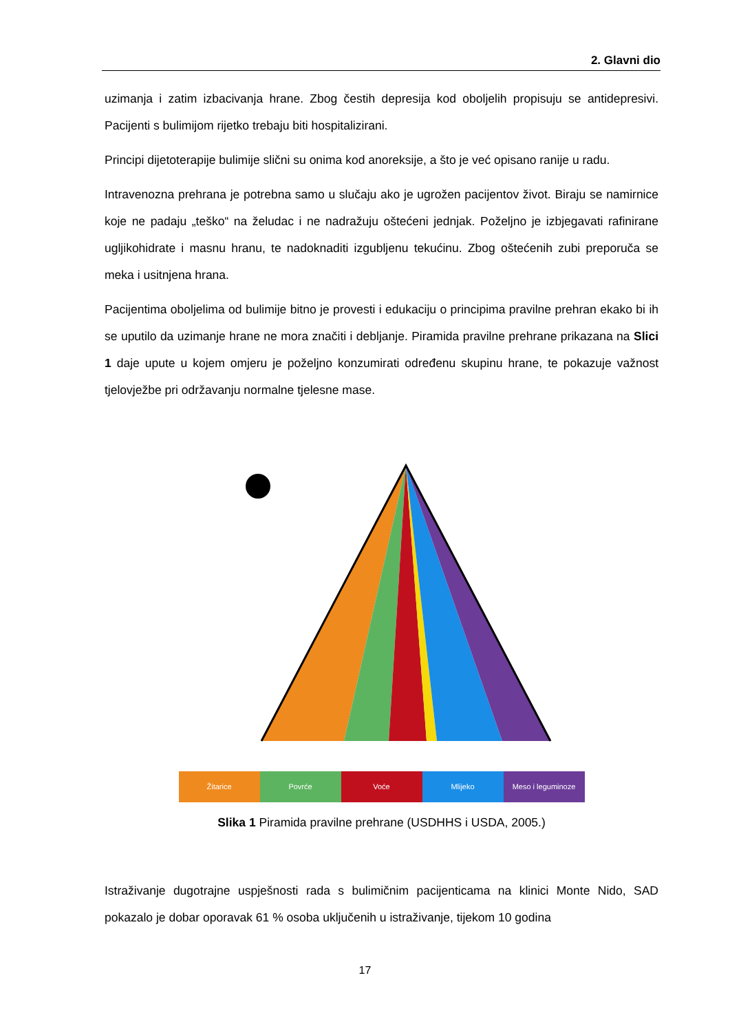2. Glavni dio
uzimanja i zatim izbacivanja hrane. Zbog čestih depresija kod oboljelih propisuju se antidepresivi. Pacijenti s bulimijom rijetko trebaju biti hospitalizirani.
Principi dijetoterapije bulimije slični su onima kod anoreksije, a što je već opisano ranije u radu.
Intravenozna prehrana je potrebna samo u slučaju ako je ugrožen pacijentov život. Biraju se namirnice koje ne padaju „teško“ na želudac i ne nadražuju oštećeni jednjak. Poželjno je izbjegavati rafinirane ugljikohidrate i masnu hranu, te nadoknaditi izgubljenu tekućinu. Zbog oštećenih zubi preporuča se meka i usitnjena hrana.
Pacijentima oboljelima od bulimije bitno je provesti i edukaciju o principima pravilne prehran ekako bi ih se uputilo da uzimanje hrane ne mora značiti i debljanje. Piramida pravilne prehrane prikazana na Slici 1 daje upute u kojem omjeru je poželjno konzumirati određenu skupinu hrane, te pokazuje važnost tjelovježbe pri održavanju normalne tjelesne mase.
Žitarice Povrće Voće Mlijeko Meso i leguminoze
Slika 1 Piramida pravilne prehrane (USDHHS i USDA, 2005.)
Istraživanje dugotrajne uspješnosti rada s bulimičnim pacijenticama na klinici Monte Nido, SAD pokazalo je dobar oporavak 61 % osoba uključenih u istraživanje, tijekom 10 godina
17